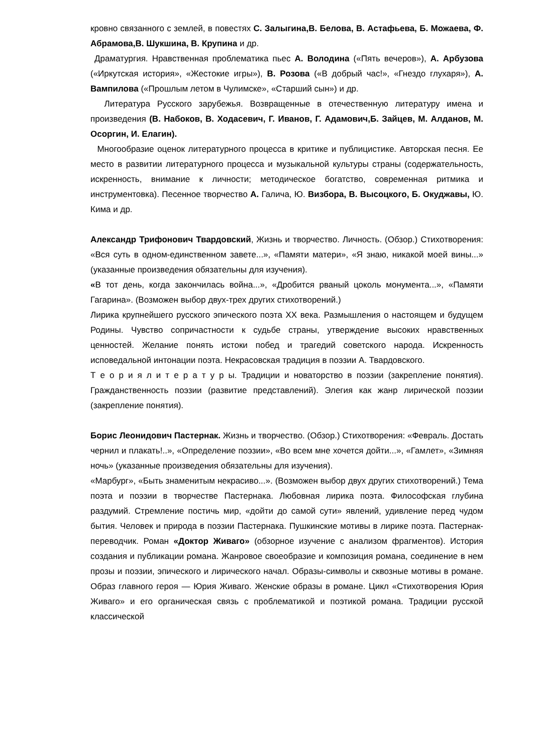кровно связанного с землей, в повестях С. Залыгина,В. Белова, В. Астафьева, Б. Можаева, Ф. Абрамова,В. Шукшина, В. Крупина и др.
Драматургия. Нравственная проблематика пьес А. Володина («Пять вечеров»), А. Арбузова («Иркутская история», «Жестокие игры»), В. Розова («В добрый час!», «Гнездо глухаря»), А. Вампилова («Прошлым летом в Чулимске», «Старший сын») и др.
Литература Русского зарубежья. Возвращенные в отечественную литературу имена и произведения (В. Набоков, В. Ходасевич, Г. Иванов, Г. Адамович,Б. Зайцев, М. Алданов, М. Осоргин, И. Елагин).
Многообразие оценок литературного процесса в критике и публицистике. Авторская песня. Ее место в развитии литературного процесса и музыкальной культуры страны (содержательность, искренность, внимание к личности; методическое богатство, современная ритмика и инструментовка). Песенное творчество А. Галича, Ю. Визбора, В. Высоцкого, Б. Окуджавы, Ю. Кима и др.
Александр Трифонович Твардовский, Жизнь и творчество. Личность. (Обзор.) Стихотворения: «Вся суть в одном-единственном завете...», «Памяти матери», «Я знаю, никакой моей вины...» (указанные произведения обязательны для изучения).
«В тот день, когда закончилась война...», «Дробится рваный цоколь монумента...», «Памяти Гагарина». (Возможен выбор двух-трех других стихотворений.)
Лирика крупнейшего русского эпического поэта XX века. Размышления о настоящем и будущем Родины. Чувство сопричастности к судьбе страны, утверждение высоких нравственных ценностей. Желание понять истоки побед и трагедий советского народа. Искренность исповедальной интонации поэта. Некрасовская традиция в поэзии А. Твардовского.
Т е о р и я л и т е р а т у р ы. Традиции и новаторство в поэзии (закрепление понятия). Гражданственность поэзии (развитие представлений). Элегия как жанр лирической поэзии (закрепление понятия).
Борис Леонидович Пастернак. Жизнь и творчество. (Обзор.) Стихотворения: «Февраль. Достать чернил и плакать!..», «Определение поэзии», «Во всем мне хочется дойти...», «Гамлет», «Зимняя ночь» (указанные произведения обязательны для изучения).
«Марбург», «Быть знаменитым некрасиво...». (Возможен выбор двух других стихотворений.) Тема поэта и поэзии в творчестве Пастернака. Любовная лирика поэта. Философская глубина раздумий. Стремление постичь мир, «дойти до самой сути» явлений, удивление перед чудом бытия. Человек и природа в поэзии Пастернака. Пушкинские мотивы в лирике поэта. Пастернак-переводчик. Роман «Доктор Живаго» (обзорное изучение с анализом фрагментов). История создания и публикации романа. Жанровое своеобразие и композиция романа, соединение в нем прозы и поэзии, эпического и лирического начал. Образы-символы и сквозные мотивы в романе. Образ главного героя — Юрия Живаго. Женские образы в романе. Цикл «Стихотворения Юрия Живаго» и его органическая связь с проблематикой и поэтикой романа. Традиции русской классической